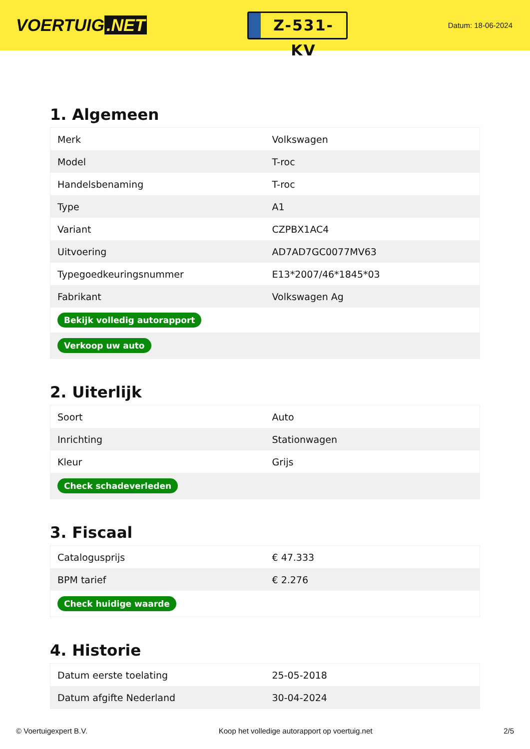VOERTUIG.NET
Z-531-KV
Datum: 18-06-2024
1. Algemeen
| Merk | Volkswagen |
| Model | T-roc |
| Handelsbenaming | T-roc |
| Type | A1 |
| Variant | CZPBX1AC4 |
| Uitvoering | AD7AD7GC0077MV63 |
| Typegoedkeuringsnummer | E13*2007/46*1845*03 |
| Fabrikant | Volkswagen Ag |
| Bekijk volledig autorapport | |
| Verkoop uw auto | |
2. Uiterlijk
| Soort | Auto |
| Inrichting | Stationwagen |
| Kleur | Grijs |
| Check schadeverleden | |
3. Fiscaal
| Catalogusprijs | € 47.333 |
| BPM tarief | € 2.276 |
| Check huidige waarde | |
4. Historie
| Datum eerste toelating | 25-05-2018 |
| Datum afgifte Nederland | 30-04-2024 |
© Voertuigexpert B.V. Koop het volledige autorapport op voertuig.net 2/5